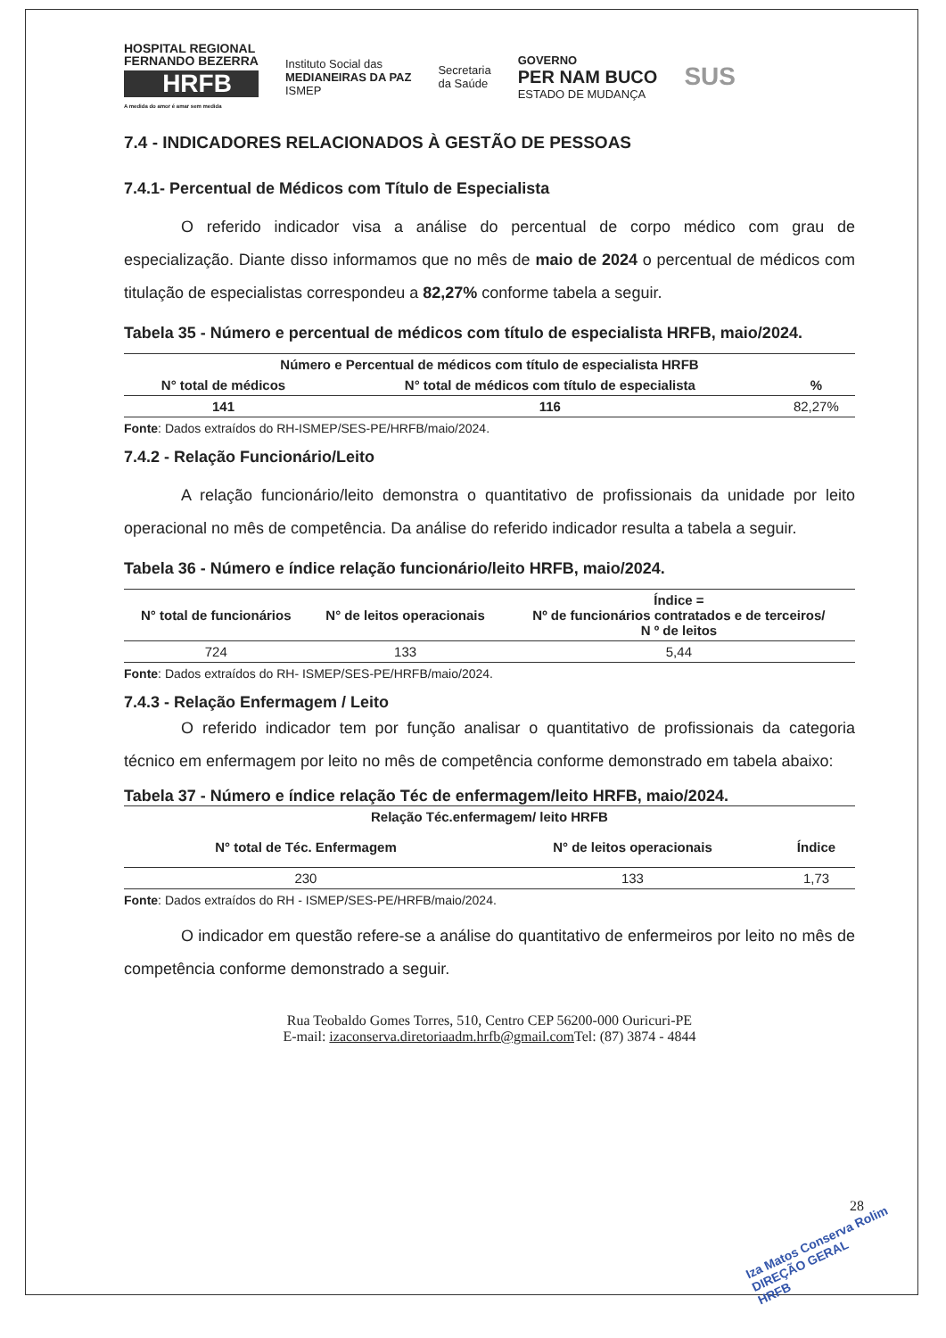HOSPITAL REGIONAL
FERNANDO BEZERRA
HRFB
A medida do amor é amar sem medida
Instituto Social das
MEDIANEIRAS DA PAZ
ISMEP
Secretaria
da Saúde
GOVERNO
PER NAM BUCO
ESTADO DE MUDANÇA
SUS
7.4 - INDICADORES RELACIONADOS À GESTÃO DE PESSOAS
7.4.1- Percentual de Médicos com Título de Especialista
O referido indicador visa a análise do percentual de corpo médico com grau de especialização. Diante disso informamos que no mês de maio de 2024 o percentual de médicos com titulação de especialistas correspondeu a 82,27% conforme tabela a seguir.
Tabela 35 - Número e percentual de médicos com título de especialista HRFB, maio/2024.
| Número e Percentual de médicos com título de especialista HRFB | | |
| --- | --- | --- |
| N° total de médicos | N° total de médicos com título de especialista | % |
| 141 | 116 | 82,27% |
Fonte: Dados extraídos do RH-ISMEP/SES-PE/HRFB/maio/2024.
7.4.2 - Relação Funcionário/Leito
A relação funcionário/leito demonstra o quantitativo de profissionais da unidade por leito operacional no mês de competência. Da análise do referido indicador resulta a tabela a seguir.
Tabela 36 - Número e índice relação funcionário/leito HRFB, maio/2024.
| N° total de funcionários | N° de leitos operacionais | Índice = Nº de funcionários contratados e de terceiros/ N º de leitos |
| --- | --- | --- |
| 724 | 133 | 5,44 |
Fonte: Dados extraídos do RH- ISMEP/SES-PE/HRFB/maio/2024.
7.4.3 - Relação Enfermagem / Leito
O referido indicador tem por função analisar o quantitativo de profissionais da categoria técnico em enfermagem por leito no mês de competência conforme demonstrado em tabela abaixo:
Tabela 37 - Número e índice relação Téc de enfermagem/leito HRFB, maio/2024.
| Relação Téc.enfermagem/ leito HRFB | | |
| --- | --- | --- |
| N° total de Téc. Enfermagem | N° de leitos operacionais | Índice |
| 230 | 133 | 1,73 |
Fonte: Dados extraídos do RH - ISMEP/SES-PE/HRFB/maio/2024.
O indicador em questão refere-se a análise do quantitativo de enfermeiros por leito no mês de competência conforme demonstrado a seguir.
Rua Teobaldo Gomes Torres, 510, Centro CEP 56200-000 Ouricuri-PE
E-mail: izaconserva.diretoriaadm.hrfb@gmail.com Tel: (87) 3874 - 4844
28
Iza Matos Conserva Rolim
DIREÇÃO GERAL
HRFB